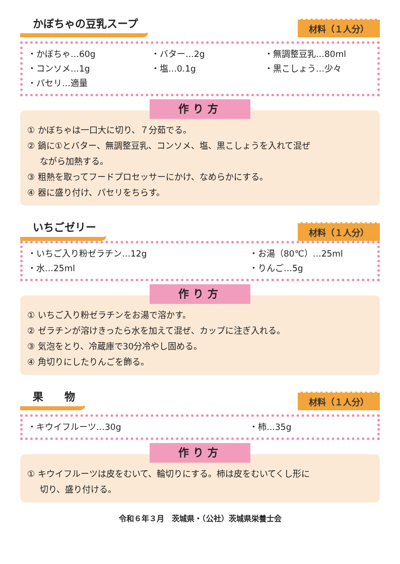かぼちゃの豆乳スープ
材料（１人分）
・かぼちゃ…60g ・バター…2g ・無調整豆乳…80ml ・コンソメ…1g ・塩…0.1g ・黒こしょう…少々 ・パセリ…適量
作り方
① かぼちゃは一口大に切り、７分茹でる。
② 鍋に①とバター、無調整豆乳、コンソメ、塩、黒こしょうを入れて混ぜ
ながら加熱する。
③ 粗熱を取ってフードプロセッサーにかけ、なめらかにする。
④ 器に盛り付け、パセリをちらす。
いちごゼリー
材料（１人分）
・いちご入り粉ゼラチン…12g ・お湯（80℃）…25ml ・水…25ml ・りんご…5g
作り方
① いちご入り粉ゼラチンをお湯で溶かす。
② ゼラチンが溶けきったら水を加えて混ぜ、カップに注ぎ入れる。
③ 気泡をとり、冷蔵庫で30分冷やし固める。
④ 角切りにしたりんごを飾る。
果　　物
材料（１人分）
・キウイフルーツ…30g ・柿…35g
作り方
① キウイフルーツは皮をむいて、輪切りにする。柿は皮をむいてくし形に
切り、盛り付ける。
令和６年３月　茨城県・（公社）茨城県栄養士会